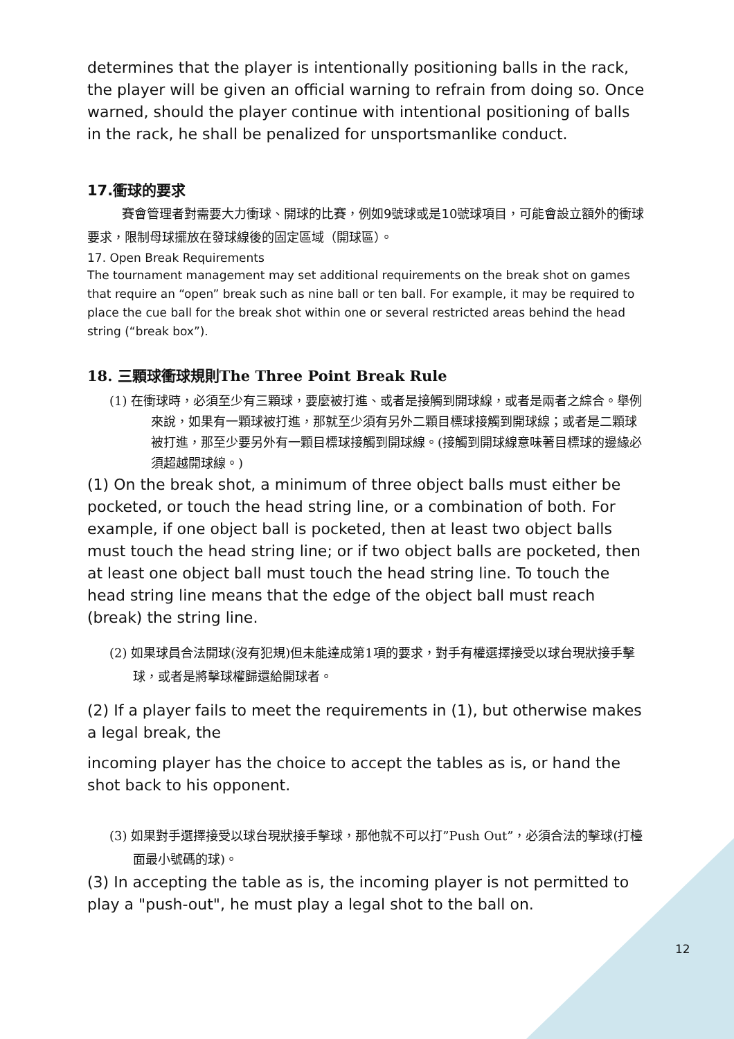determines that the player is intentionally positioning balls in the rack, the player will be given an official warning to refrain from doing so. Once warned, should the player continue with intentional positioning of balls in the rack, he shall be penalized for unsportsmanlike conduct.
17.衝球的要求
賽會管理者對需要大力衝球、開球的比賽，例如9號球或是10號球項目，可能會設立額外的衝球要求，限制母球擺放在發球線後的固定區域（開球區）。
17. Open Break Requirements
The tournament management may set additional requirements on the break shot on games that require an “open” break such as nine ball or ten ball. For example, it may be required to place the cue ball for the break shot within one or several restricted areas behind the head string (“break box”).
18. 三顆球衝球規則The Three Point Break Rule
(1) 在衝球時，必須至少有三顆球，要麼被打進、或者是接觸到開球線，或者是兩者之綜合。舉例來說，如果有一顆球被打進，那就至少須有另外二顆目標球接觸到開球線；或者是二顆球被打進，那至少要另外有一顆目標球接觸到開球線。(接觸到開球線意味著目標球的邊緣必須超越開球線。)
(1) On the break shot, a minimum of three object balls must either be pocketed, or touch the head string line, or a combination of both. For example, if one object ball is pocketed, then at least two object balls must touch the head string line; or if two object balls are pocketed, then at least one object ball must touch the head string line. To touch the head string line means that the edge of the object ball must reach (break) the string line.
(2) 如果球員合法開球(沒有犯規)但未能達成第1項的要求，對手有權選擇接受以球台現狀接手擊球，或者是將擊球權歸還給開球者。
(2) If a player fails to meet the requirements in (1), but otherwise makes a legal break, the
incoming player has the choice to accept the tables as is, or hand the shot back to his opponent.
(3) 如果對手選擇接受以球台現狀接手擊球，那他就不可以打”Push Out”，必須合法的擊球(打檯面最小號碼的球)。
(3) In accepting the table as is, the incoming player is not permitted to play a "push-out", he must play a legal shot to the ball on.
12